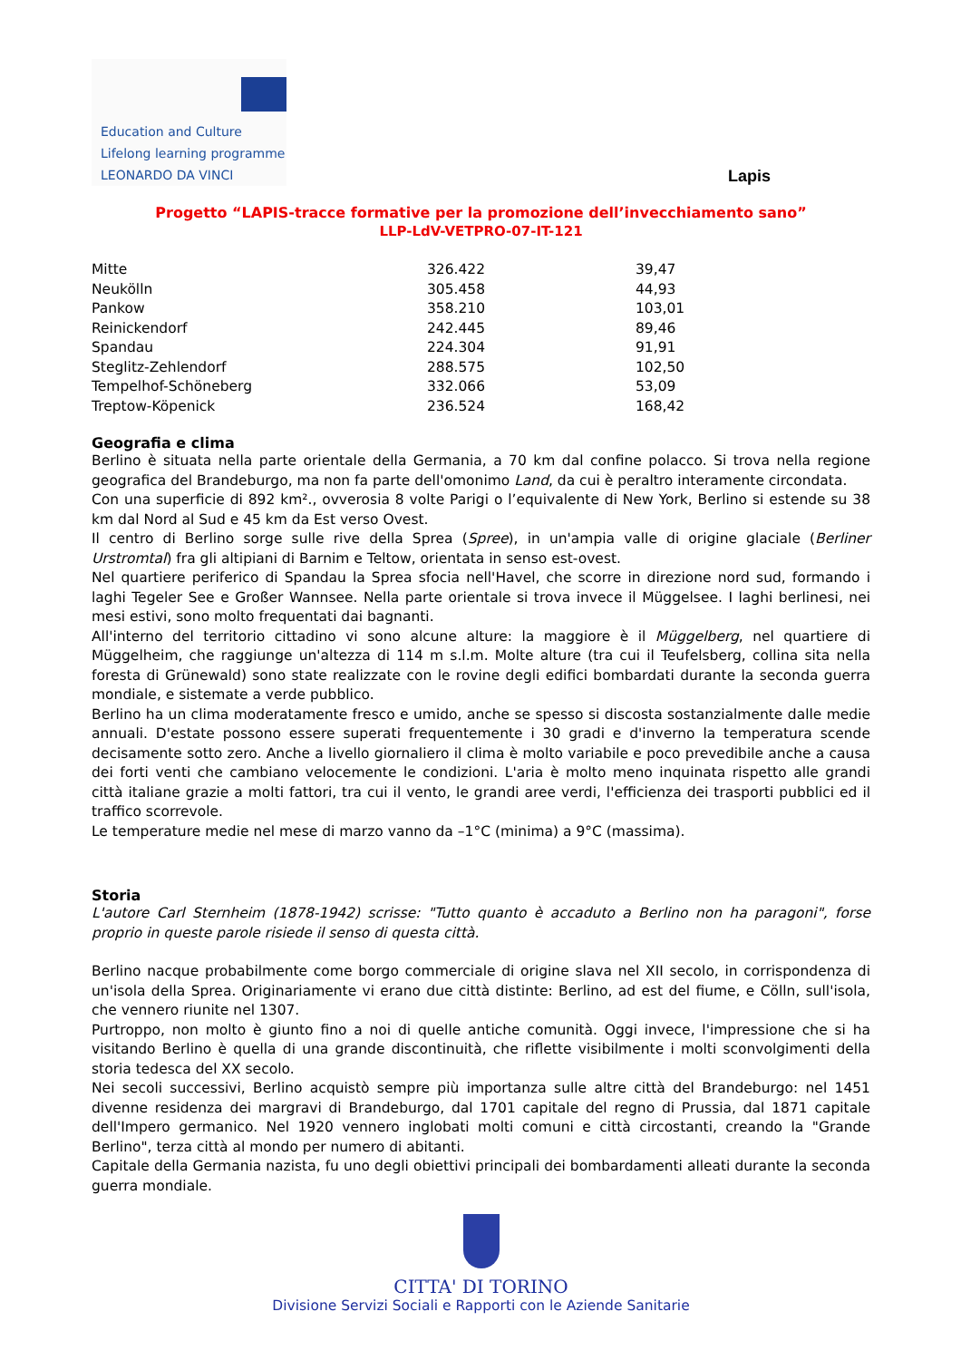Education and Culture
Lifelong learning programme
LEONARDO DA VINCI
Lapis
Progetto “LAPIS-tracce formative per la promozione dell’invecchiamento sano”
LLP-LdV-VETPRO-07-IT-121
| Mitte | 326.422 | 39,47 |
| Neukölln | 305.458 | 44,93 |
| Pankow | 358.210 | 103,01 |
| Reinickendorf | 242.445 | 89,46 |
| Spandau | 224.304 | 91,91 |
| Steglitz-Zehlendorf | 288.575 | 102,50 |
| Tempelhof-Schöneberg | 332.066 | 53,09 |
| Treptow-Köpenick | 236.524 | 168,42 |
Geografia e clima
Berlino è situata nella parte orientale della Germania, a 70 km dal confine polacco. Si trova nella regione geografica del Brandeburgo, ma non fa parte dell'omonimo Land, da cui è peraltro interamente circondata.
Con una superficie di 892 km²., ovverosia 8 volte Parigi o l’equivalente di New York, Berlino si estende su 38 km dal Nord al Sud e 45 km da Est verso Ovest.
Il centro di Berlino sorge sulle rive della Sprea (Spree), in un'ampia valle di origine glaciale (Berliner Urstromtal) fra gli altipiani di Barnim e Teltow, orientata in senso est-ovest.
Nel quartiere periferico di Spandau la Sprea sfocia nell'Havel, che scorre in direzione nord sud, formando i laghi Tegeler See e Großer Wannsee. Nella parte orientale si trova invece il Müggelsee. I laghi berlinesi, nei mesi estivi, sono molto frequentati dai bagnanti.
All'interno del territorio cittadino vi sono alcune alture: la maggiore è il Müggelberg, nel quartiere di Müggelheim, che raggiunge un'altezza di 114 m s.l.m. Molte alture (tra cui il Teufelsberg, collina sita nella foresta di Grünewald) sono state realizzate con le rovine degli edifici bombardati durante la seconda guerra mondiale, e sistemate a verde pubblico.
Berlino ha un clima moderatamente fresco e umido, anche se spesso si discosta sostanzialmente dalle medie annuali. D'estate possono essere superati frequentemente i 30 gradi e d'inverno la temperatura scende decisamente sotto zero. Anche a livello giornaliero il clima è molto variabile e poco prevedibile anche a causa dei forti venti che cambiano velocemente le condizioni. L'aria è molto meno inquinata rispetto alle grandi città italiane grazie a molti fattori, tra cui il vento, le grandi aree verdi, l'efficienza dei trasporti pubblici ed il traffico scorrevole.
Le temperature medie nel mese di marzo vanno da –1°C (minima) a 9°C (massima).
Storia
L'autore Carl Sternheim (1878-1942) scrisse: "Tutto quanto è accaduto a Berlino non ha paragoni", forse proprio in queste parole risiede il senso di questa città.
Berlino nacque probabilmente come borgo commerciale di origine slava nel XII secolo, in corrispondenza di un'isola della Sprea. Originariamente vi erano due città distinte: Berlino, ad est del fiume, e Cölln, sull'isola, che vennero riunite nel 1307.
Purtroppo, non molto è giunto fino a noi di quelle antiche comunità. Oggi invece, l'impressione che si ha visitando Berlino è quella di una grande discontinuità, che riflette visibilmente i molti sconvolgimenti della storia tedesca del XX secolo.
Nei secoli successivi, Berlino acquistò sempre più importanza sulle altre città del Brandeburgo: nel 1451 divenne residenza dei margravi di Brandeburgo, dal 1701 capitale del regno di Prussia, dal 1871 capitale dell'Impero germanico. Nel 1920 vennero inglobati molti comuni e città circostanti, creando la "Grande Berlino", terza città al mondo per numero di abitanti.
Capitale della Germania nazista, fu uno degli obiettivi principali dei bombardamenti alleati durante la seconda guerra mondiale.
CITTA' DI TORINO
Divisione Servizi Sociali e Rapporti con le Aziende Sanitarie